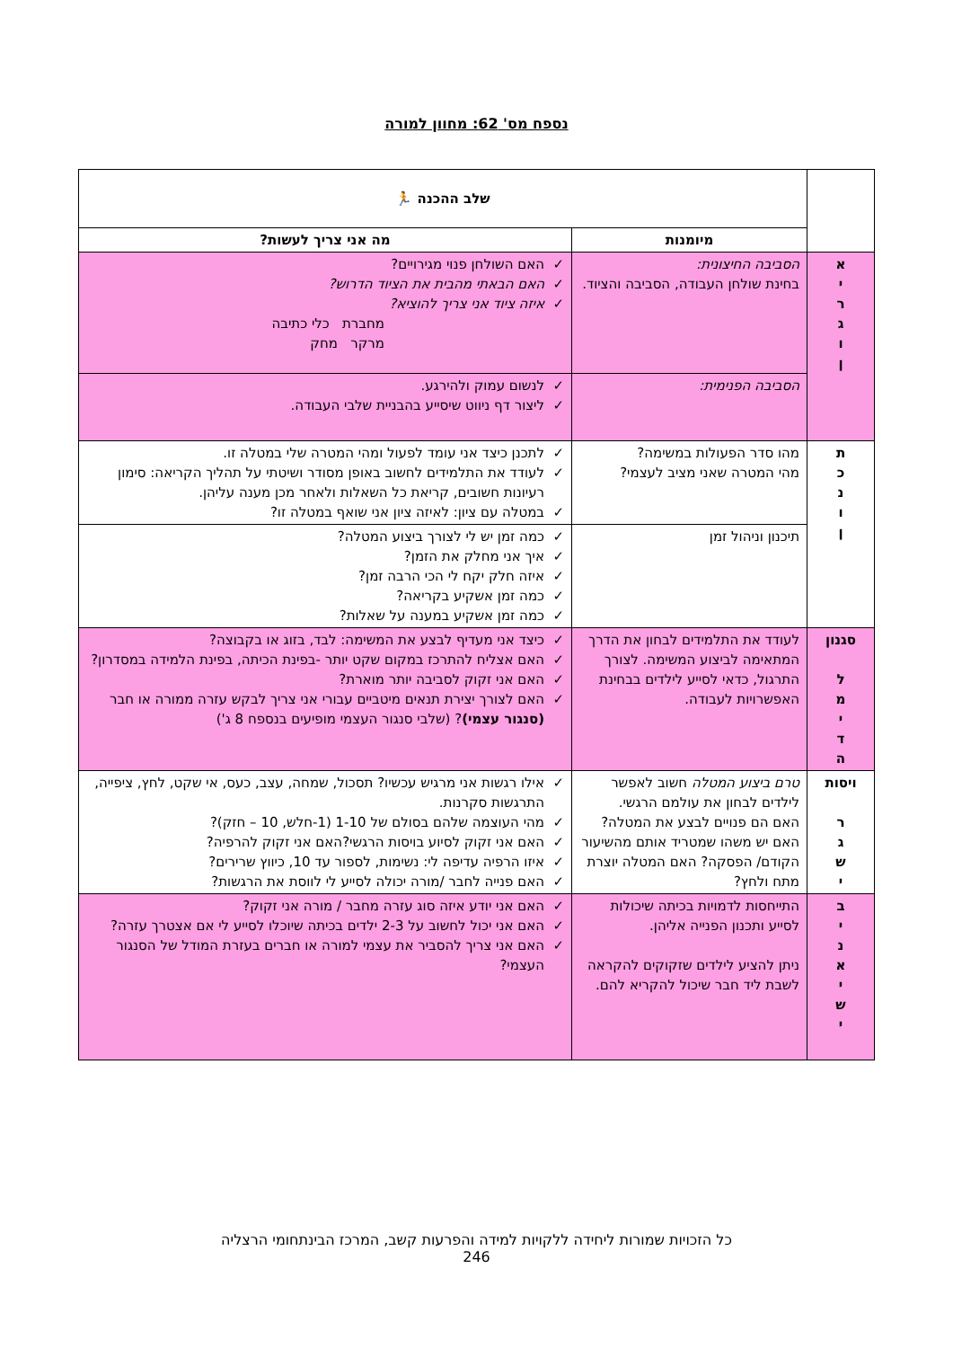נספח מס' 62: מחוון למורה
| | שלב ההכנה 🏃 | |
| | מיומנות | מה אני צריך לעשות? |
| א י ר ג ו ן | הסביבה החיצונית: בחינת שולחן העבודה, הסביבה והציוד. | ✓ האם השולחן פנוי מגירויים? ✓ האם הבאתי מהבית את הציוד הדרוש? ✓ איזה ציוד אני צריך להוציא? מחברת כלי כתיבה מרקר מחק |
| | הסביבה הפנימית: | ✓ לנשום עמוק ולהירגע. ✓ ליצור דף ניווט שיסייע בהבניית שלבי העבודה. |
| ת כ נ ו ן | מהו סדר הפעולות במשימה? מהי המטרה שאני מציב לעצמי? | ✓ לתכנן כיצד אני עומד לפעול ומהי המטרה שלי במטלה זו. ✓ לעודד את התלמידים לחשוב באופן מסודר ושיטתי על תהליך הקריאה: סימון רעיונות חשובים, קריאת כל השאלות ולאחר מכן מענה עליהן. ✓ במטלה עם ציון: לאיזה ציון אני שואף במטלה זו? |
| | תיכנון וניהול זמן | ✓ כמה זמן יש לי לצורך ביצוע המטלה? ✓ איך אני מחלק את הזמן? ✓ איזה חלק יקח לי הכי הרבה זמן? ✓ כמה זמן אשקיע בקריאה? ✓ כמה זמן אשקיע במענה על שאלות? |
| סגנון ל מ י ד ה | לעודד את התלמידים לבחון את הדרך המתאימה לביצוע המשימה. לצורך התרגול, כדאי לסייע לילדים בבחינת האפשרויות לעבודה. | ✓ כיצד אני מעדיף לבצע את המשימה: לבד, בזוג או בקבוצה? ✓ האם אצליח להתרכז במקום שקט יותר -בפינת הכיתה, בפינת הלמידה במסדרון? ✓ האם אני זקוק לסביבה יותר מוארת? ✓ האם לצורך יצירת תנאים מיטביים עבורי אני צריך לבקש עזרה ממורה או חבר (סנגור עצמי) ? (שלבי סנגור העצמי מופיעים בנספח 8 ג') |
| ויסות ר ג ש י | טרם ביצוע המטלה חשוב לאפשר לילדים לבחון את עולמם הרגשי. האם הם פנויים לבצע את המטלה? האם יש משהו שמטריד אותם מהשיעור הקודם/ הפסקה? האם המטלה יוצרת מתח ולחץ? | ✓ אילו רגשות אני מרגיש עכשיו? תסכול, שמחה, עצב, כעס, אי שקט, לחץ, ציפייה, התרגשות סקרנות. ✓ מהי העוצמה שלהם בסולם של 1-10 (1-חלש, 10 – חזק)? ✓ האם אני זקוק לסיוע בויסות הרגשי?האם אני זקוק להרפיה? ✓ איזו הרפיה עדיפה לי: נשימות, לספור עד 10, כיווץ שרירים? ✓ האם פנייה לחבר /מורה יכולה לסייע לי לווסת את הרגשות? |
| ב י נ א י ש י | התייחסות לדמויות בכיתה שיכולות לסייע ותכנון הפנייה אליהן. ניתן להציע לילדים שזקוקים להקראה לשבת ליד חבר שיכול להקריא להם. | ✓ האם אני יודע איזה סוג עזרה מחבר / מורה אני זקוק? ✓ האם אני יכול לחשוב על 2-3 ילדים בכיתה שיוכלו לסייע לי אם אצטרך עזרה? ✓ האם אני צריך להסביר את עצמי למורה או חברים בעזרת המודל של הסנגור העצמי? |
כל הזכויות שמורות ליחידה ללקויות למידה והפרעות קשב, המרכז הבינתחומי הרצליה
246